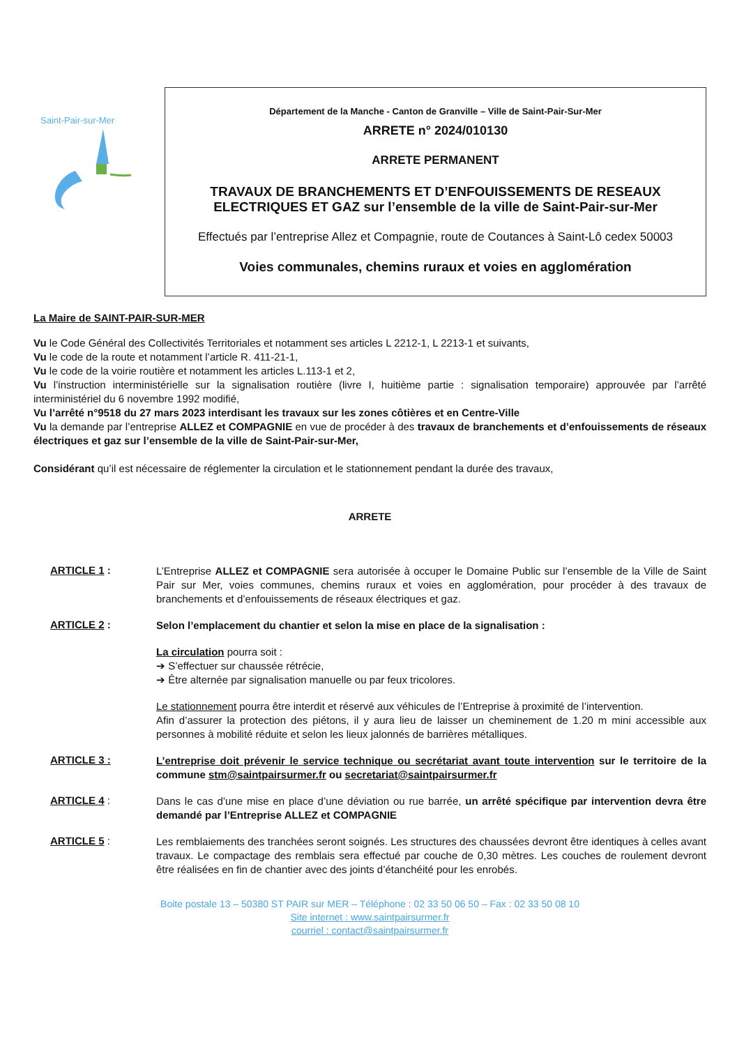Saint-Pair-sur-Mer
Département de la Manche - Canton de Granville – Ville de Saint-Pair-Sur-Mer
ARRETE n° 2024/010130
ARRETE PERMANENT
TRAVAUX DE BRANCHEMENTS ET D’ENFOUISSEMENTS DE RESEAUX ELECTRIQUES ET GAZ sur l’ensemble de la ville de Saint-Pair-sur-Mer
Effectués par l’entreprise Allez et Compagnie, route de Coutances à Saint-Lô cedex 50003
Voies communales, chemins ruraux et voies en agglomération
La Maire de SAINT-PAIR-SUR-MER
Vu le Code Général des Collectivités Territoriales et notamment ses articles L 2212-1, L 2213-1 et suivants,
Vu le code de la route et notamment l’article R. 411-21-1,
Vu le code de la voirie routière et notamment les articles L.113-1 et 2,
Vu l’instruction interministérielle sur la signalisation routière (livre I, huitième partie : signalisation temporaire) approuvée par l’arrêté interministériel du 6 novembre 1992 modifié,
Vu l’arrêté n°9518 du 27 mars 2023 interdisant les travaux sur les zones côtières et en Centre-Ville
Vu la demande par l’entreprise ALLEZ et COMPAGNIE en vue de procéder à des travaux de branchements et d’enfouissements de réseaux électriques et gaz sur l’ensemble de la ville de Saint-Pair-sur-Mer,
Considérant qu’il est nécessaire de réglementer la circulation et le stationnement pendant la durée des travaux,
ARRETE
ARTICLE 1 :
L’Entreprise ALLEZ et COMPAGNIE sera autorisée à occuper le Domaine Public sur l’ensemble de la Ville de Saint Pair sur Mer, voies communes, chemins ruraux et voies en agglomération, pour procéder à des travaux de branchements et d’enfouissements de réseaux électriques et gaz.
ARTICLE 2 :
Selon l’emplacement du chantier et selon la mise en place de la signalisation :
La circulation pourra soit :
➔ S’effectuer sur chaussée rétrécie,
➔ Être alternée par signalisation manuelle ou par feux tricolores.
Le stationnement pourra être interdit et réservé aux véhicules de l’Entreprise à proximité de l’intervention.
Afin d’assurer la protection des piétons, il y aura lieu de laisser un cheminement de 1.20 m mini accessible aux personnes à mobilité réduite et selon les lieux jalonnés de barrières métalliques.
ARTICLE 3 :
L’entreprise doit prévenir le service technique ou secrétariat avant toute intervention sur le territoire de la commune stm@saintpairsurmer.fr ou secretariat@saintpairsurmer.fr
ARTICLE 4 :
Dans le cas d’une mise en place d’une déviation ou rue barrée, un arrêté spécifique par intervention devra être demandé par l’Entreprise ALLEZ et COMPAGNIE
ARTICLE 5 :
Les remblaiements des tranchées seront soignés. Les structures des chaussées devront être identiques à celles avant travaux. Le compactage des remblais sera effectué par couche de 0,30 mètres. Les couches de roulement devront être réalisées en fin de chantier avec des joints d’étanchéité pour les enrobés.
Boite postale 13 – 50380 ST PAIR sur MER – Téléphone : 02 33 50 06 50 – Fax : 02 33 50 08 10
Site internet : www.saintpairsurmer.fr
courriel : contact@saintpairsurmer.fr